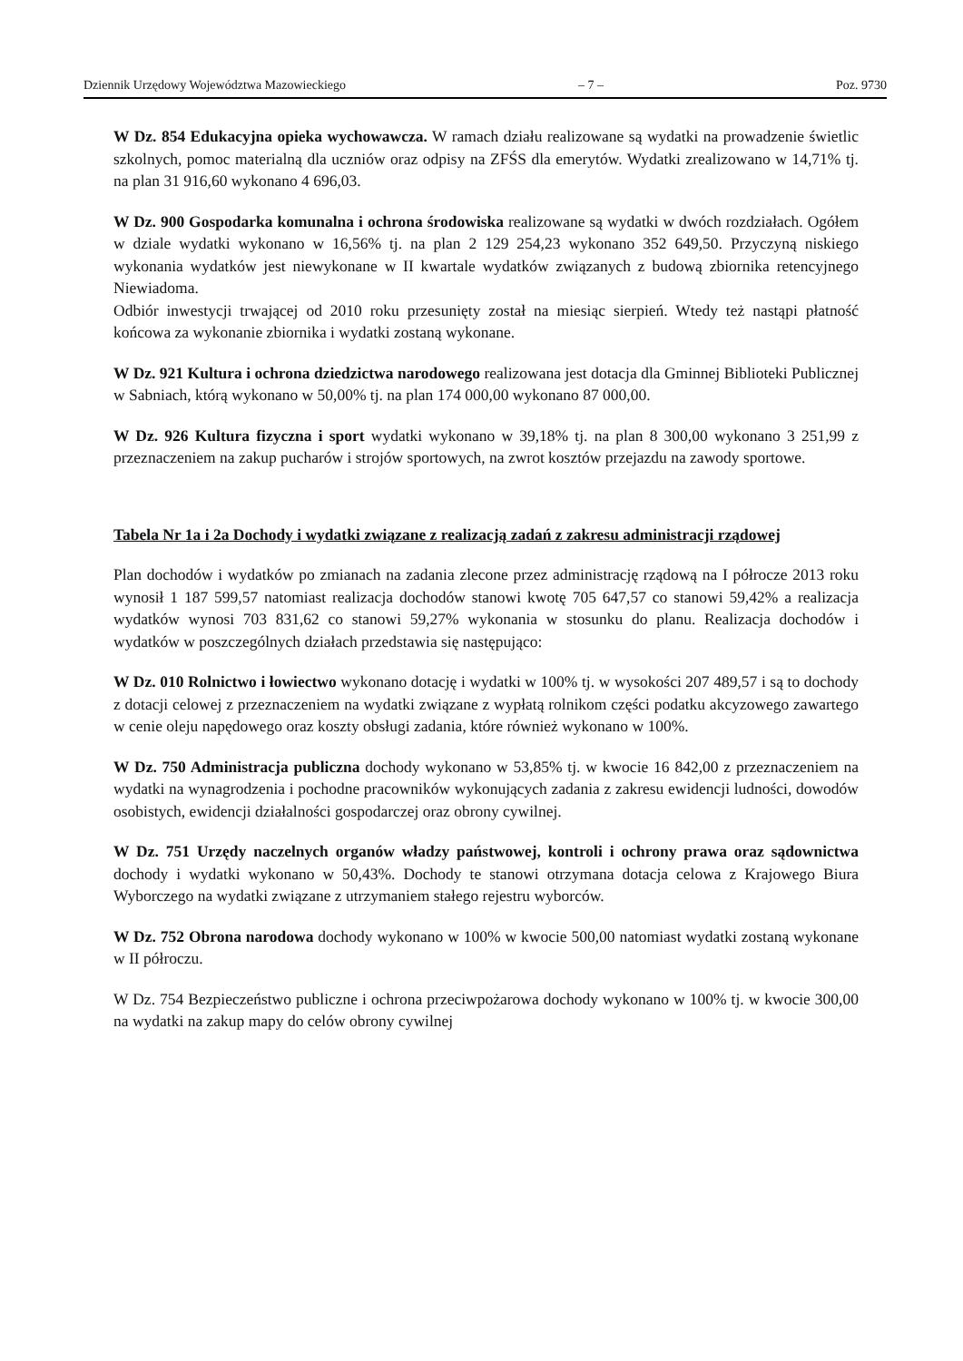Dziennik Urzędowy Województwa Mazowieckiego – 7 – Poz. 9730
W Dz. 854 Edukacyjna opieka wychowawcza. W ramach działu realizowane są wydatki na prowadzenie świetlic szkolnych, pomoc materialną dla uczniów oraz odpisy na ZFŚS dla emerytów. Wydatki zrealizowano w 14,71% tj. na plan 31 916,60 wykonano 4 696,03.
W Dz. 900 Gospodarka komunalna i ochrona środowiska realizowane są wydatki w dwóch rozdziałach. Ogółem w dziale wydatki wykonano w 16,56% tj. na plan 2 129 254,23 wykonano 352 649,50. Przyczyną niskiego wykonania wydatków jest niewykonane w II kwartale wydatków związanych z budową zbiornika retencyjnego Niewiadoma.
Odbiór inwestycji trwającej od 2010 roku przesunięty został na miesiąc sierpień. Wtedy też nastąpi płatność końcowa za wykonanie zbiornika i wydatki zostaną wykonane.
W Dz. 921 Kultura i ochrona dziedzictwa narodowego realizowana jest dotacja dla Gminnej Biblioteki Publicznej w Sabniach, którą wykonano w 50,00% tj. na plan 174 000,00 wykonano 87 000,00.
W Dz. 926 Kultura fizyczna i sport wydatki wykonano w 39,18% tj. na plan 8 300,00 wykonano 3 251,99 z przeznaczeniem na zakup pucharów i strojów sportowych, na zwrot kosztów przejazdu na zawody sportowe.
Tabela Nr 1a i 2a Dochody i wydatki związane z realizacją zadań z zakresu administracji rządowej
Plan dochodów i wydatków po zmianach na zadania zlecone przez administrację rządową na I półrocze 2013 roku wynosił 1 187 599,57 natomiast realizacja dochodów stanowi kwotę 705 647,57 co stanowi 59,42% a realizacja wydatków wynosi 703 831,62 co stanowi 59,27% wykonania w stosunku do planu. Realizacja dochodów i wydatków w poszczególnych działach przedstawia się następująco:
W Dz. 010 Rolnictwo i łowiectwo wykonano dotację i wydatki w 100% tj. w wysokości 207 489,57 i są to dochody z dotacji celowej z przeznaczeniem na wydatki związane z wypłatą rolnikom części podatku akcyzowego zawartego w cenie oleju napędowego oraz koszty obsługi zadania, które również wykonano w 100%.
W Dz. 750 Administracja publiczna dochody wykonano w 53,85% tj. w kwocie 16 842,00 z przeznaczeniem na wydatki na wynagrodzenia i pochodne pracowników wykonujących zadania z zakresu ewidencji ludności, dowodów osobistych, ewidencji działalności gospodarczej oraz obrony cywilnej.
W Dz. 751 Urzędy naczelnych organów władzy państwowej, kontroli i ochrony prawa oraz sądownictwa dochody i wydatki wykonano w 50,43%. Dochody te stanowi otrzymana dotacja celowa z Krajowego Biura Wyborczego na wydatki związane z utrzymaniem stałego rejestru wyborców.
W Dz. 752 Obrona narodowa dochody wykonano w 100% w kwocie 500,00 natomiast wydatki zostaną wykonane w II półroczu.
W Dz. 754 Bezpieczeństwo publiczne i ochrona przeciwpożarowa dochody wykonano w 100% tj. w kwocie 300,00 na wydatki na zakup mapy do celów obrony cywilnej